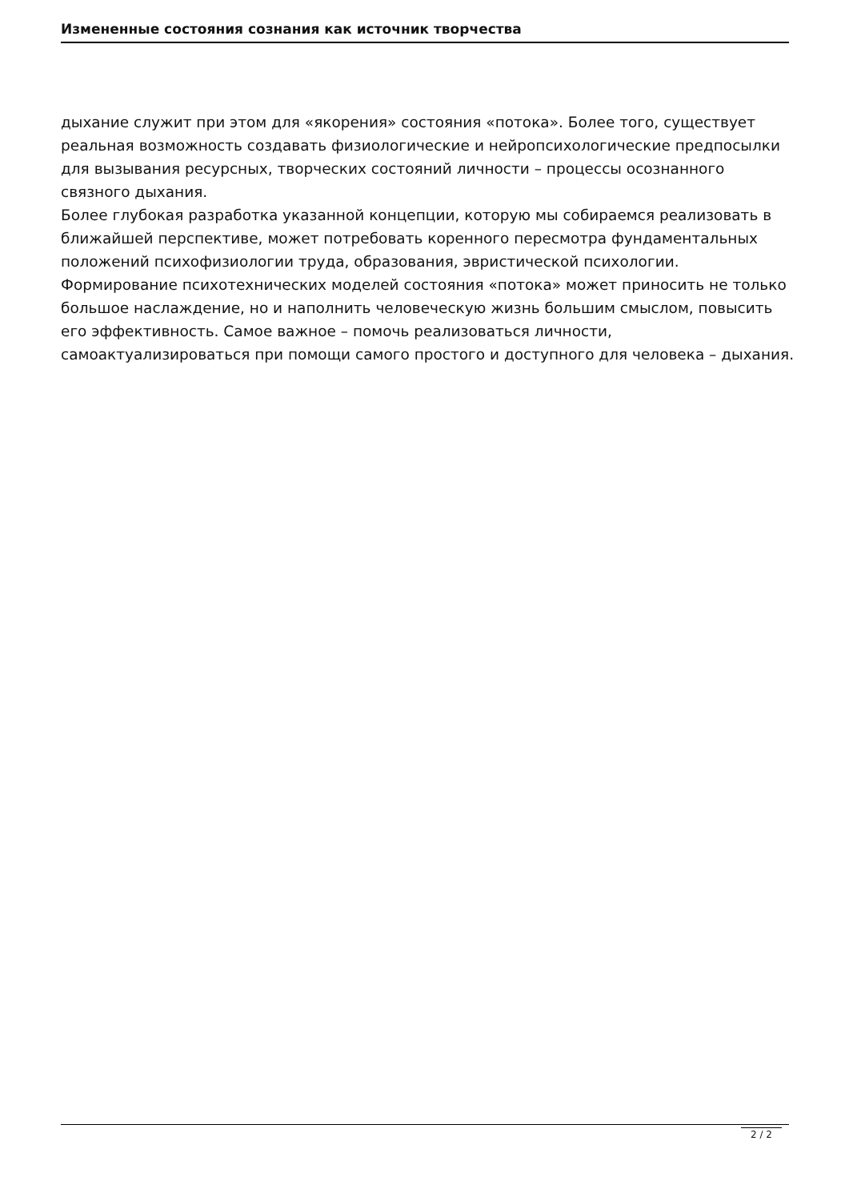Измененные состояния сознания как источник творчества
дыхание служит при этом для «якорения» состояния «потока». Более того, существует реальная возможность создавать физиологические и нейропсихологические предпосылки для вызывания ресурсных, творческих состояний личности – процессы осознанного связного дыхания.
Более глубокая разработка указанной концепции, которую мы собираемся реализовать в ближайшей перспективе, может потребовать коренного пересмотра фундаментальных положений психофизиологии труда, образования, эвристической психологии. Формирование психотехнических моделей состояния «потока» может приносить не только большое наслаждение, но и наполнить человеческую жизнь большим смыслом, повысить его эффективность. Самое важное – помочь реализоваться личности, самоактуализироваться при помощи самого простого и доступного для человека – дыхания.
2 / 2